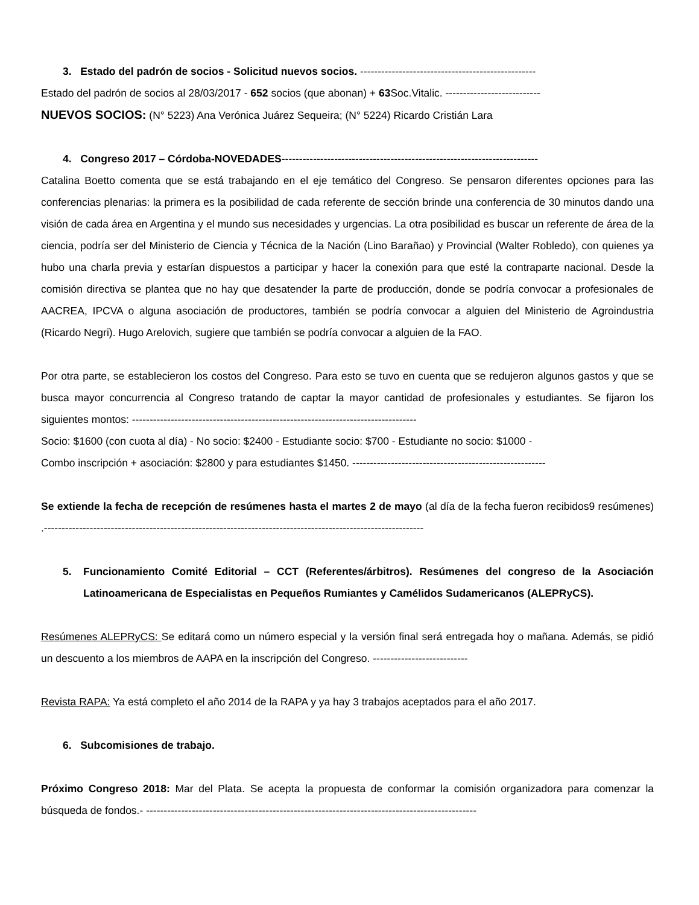3. Estado del padrón de socios - Solicitud nuevos socios. --------------------------------------------------
Estado del padrón de socios al 28/03/2017 - 652 socios (que abonan) + 63 Soc.Vitalic. ---------------------------
NUEVOS SOCIOS: (N° 5223) Ana Verónica Juárez Sequeira; (N° 5224) Ricardo Cristián Lara
4. Congreso 2017 – Córdoba-NOVEDADES-------------------------------------------------------------------------
Catalina Boetto comenta que se está trabajando en el eje temático del Congreso. Se pensaron diferentes opciones para las conferencias plenarias: la primera es la posibilidad de cada referente de sección brinde una conferencia de 30 minutos dando una visión de cada área en Argentina y el mundo sus necesidades y urgencias. La otra posibilidad es buscar un referente de área de la ciencia, podría ser del Ministerio de Ciencia y Técnica de la Nación (Lino Barañao) y Provincial (Walter Robledo), con quienes ya hubo una charla previa y estarían dispuestos a participar y hacer la conexión para que esté la contraparte nacional. Desde la comisión directiva se plantea que no hay que desatender la parte de producción, donde se podría convocar a profesionales de AACREA, IPCVA o alguna asociación de productores, también se podría convocar a alguien del Ministerio de Agroindustria (Ricardo Negri). Hugo Arelovich, sugiere que también se podría convocar a alguien de la FAO.
Por otra parte, se establecieron los costos del Congreso. Para esto se tuvo en cuenta que se redujeron algunos gastos y que se busca mayor concurrencia al Congreso tratando de captar la mayor cantidad de profesionales y estudiantes. Se fijaron los siguientes montos: ---------------------------------------------------------------------------------
Socio: $1600 (con cuota al día) - No socio: $2400 - Estudiante socio: $700 - Estudiante no socio: $1000 -
Combo inscripción + asociación: $2800 y para estudiantes $1450. -------------------------------------------------------
Se extiende la fecha de recepción de resúmenes hasta el martes 2 de mayo (al día de la fecha fueron recibidos9 resúmenes) .------------------------------------------------------------------------------------------------------------
5. Funcionamiento Comité Editorial – CCT (Referentes/árbitros). Resúmenes del congreso de la Asociación Latinoamericana de Especialistas en Pequeños Rumiantes y Camélidos Sudamericanos (ALEPRyCS).
Resúmenes ALEPRyCS: Se editará como un número especial y la versión final será entregada hoy o mañana. Además, se pidió un descuento a los miembros de AAPA en la inscripción del Congreso. ---------------------------
Revista RAPA: Ya está completo el año 2014 de la RAPA y ya hay 3 trabajos aceptados para el año 2017.
6. Subcomisiones de trabajo.
Próximo Congreso 2018: Mar del Plata. Se acepta la propuesta de conformar la comisión organizadora para comenzar la búsqueda de fondos.- ----------------------------------------------------------------------------------------------